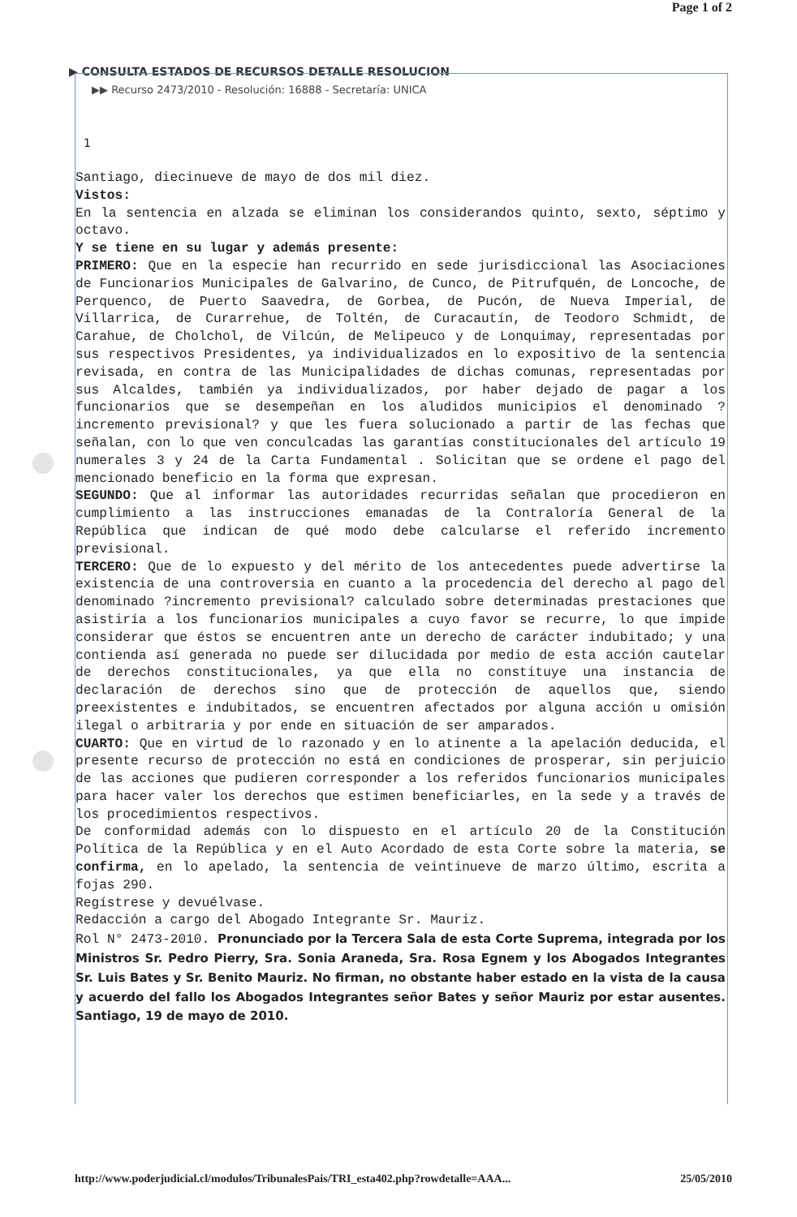Page 1 of 2
▶ CONSULTA ESTADOS DE RECURSOS DETALLE RESOLUCION
▶▶ Recurso 2473/2010 - Resolución: 16888 - Secretaría: UNICA
1
Santiago, diecinueve de mayo de dos mil diez.
Vistos:
En la sentencia en alzada se eliminan los considerandos quinto, sexto, séptimo y octavo.
Y se tiene en su lugar y además presente:
PRIMERO: Que en la especie han recurrido en sede jurisdiccional las Asociaciones de Funcionarios Municipales de Galvarino, de Cunco, de Pitrufquén, de Loncoche, de Perquenco, de Puerto Saavedra, de Gorbea, de Pucón, de Nueva Imperial, de Villarrica, de Curarrehue, de Toltén, de Curacautín, de Teodoro Schmidt, de Carahue, de Cholchol, de Vilcún, de Melipeuco y de Lonquimay, representadas por sus respectivos Presidentes, ya individualizados en lo expositivo de la sentencia revisada, en contra de las Municipalidades de dichas comunas, representadas por sus Alcaldes, también ya individualizados, por haber dejado de pagar a los funcionarios que se desempeñan en los aludidos municipios el denominado ?incremento previsional? y que les fuera solucionado a partir de las fechas que señalan, con lo que ven conculcadas las garantías constitucionales del artículo 19 numerales 3 y 24 de la Carta Fundamental . Solicitan que se ordene el pago del mencionado beneficio en la forma que expresan.
SEGUNDO: Que al informar las autoridades recurridas señalan que procedieron en cumplimiento a las instrucciones emanadas de la Contraloría General de la República que indican de qué modo debe calcularse el referido incremento previsional.
TERCERO: Que de lo expuesto y del mérito de los antecedentes puede advertirse la existencia de una controversia en cuanto a la procedencia del derecho al pago del denominado ?incremento previsional? calculado sobre determinadas prestaciones que asistiría a los funcionarios municipales a cuyo favor se recurre, lo que impide considerar que éstos se encuentren ante un derecho de carácter indubitado; y una contienda así generada no puede ser dilucidada por medio de esta acción cautelar de derechos constitucionales, ya que ella no constituye una instancia de declaración de derechos sino que de protección de aquellos que, siendo preexistentes e indubitados, se encuentren afectados por alguna acción u omisión ilegal o arbitraria y por ende en situación de ser amparados.
CUARTO: Que en virtud de lo razonado y en lo atinente a la apelación deducida, el presente recurso de protección no está en condiciones de prosperar, sin perjuicio de las acciones que pudieren corresponder a los referidos funcionarios municipales para hacer valer los derechos que estimen beneficiarles, en la sede y a través de los procedimientos respectivos.
De conformidad además con lo dispuesto en el artículo 20 de la Constitución Política de la República y en el Auto Acordado de esta Corte sobre la materia, se confirma, en lo apelado, la sentencia de veintinueve de marzo último, escrita a fojas 290.
Regístrese y devuélvase.
Redacción a cargo del Abogado Integrante Sr. Mauriz.
Rol N° 2473-2010. Pronunciado por la Tercera Sala de esta Corte Suprema, integrada por los Ministros Sr. Pedro Pierry, Sra. Sonia Araneda, Sra. Rosa Egnem y los Abogados Integrantes Sr. Luis Bates y Sr. Benito Mauriz. No firman, no obstante haber estado en la vista de la causa y acuerdo del fallo los Abogados Integrantes señor Bates y señor Mauriz por estar ausentes. Santiago, 19 de mayo de 2010.
http://www.poderjudicial.cl/modulos/TribunalesPais/TRI_esta402.php?rowdetalle=AAA... 25/05/2010